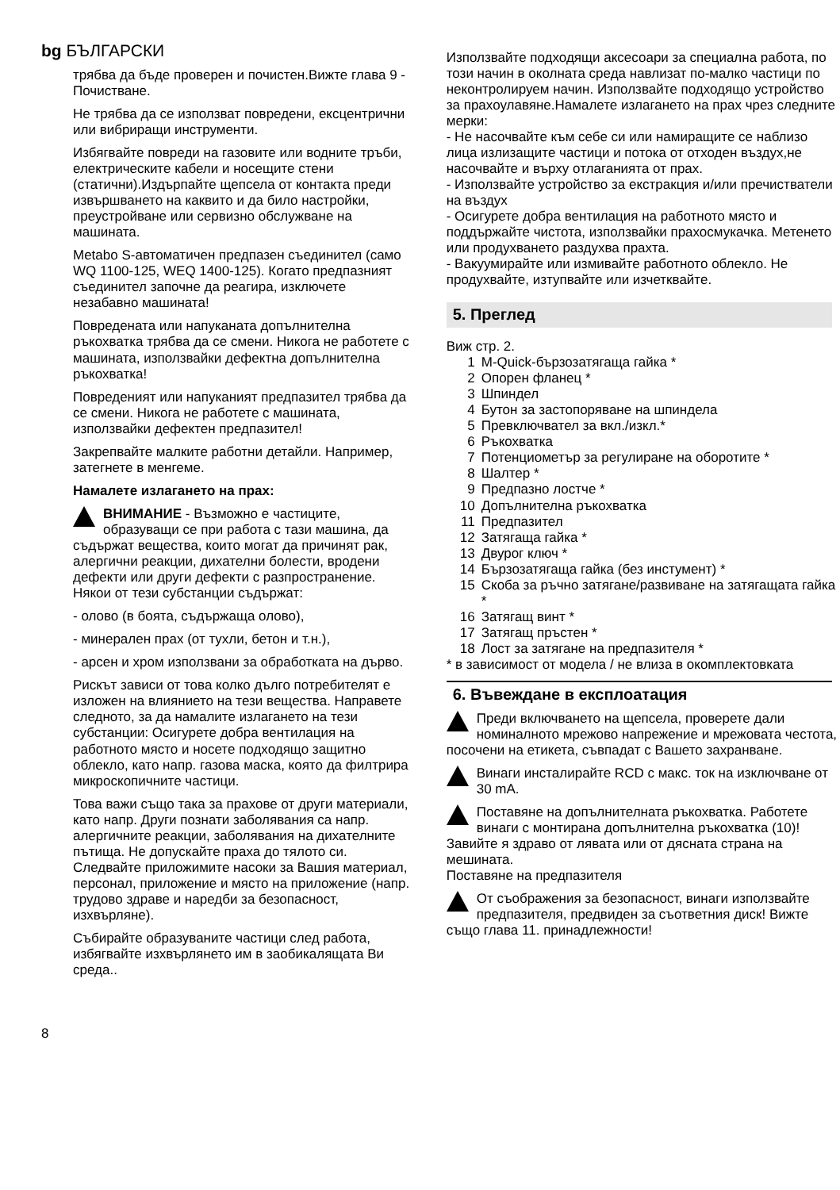bg БЪЛГАРСКИ
трябва да бъде проверен и почистен.Вижте глава 9 - Почистване.
Не трябва да се използват повредени, ексцентрични или вибриращи инструменти.
Избягвайте повреди на газовите или водните тръби, електрическите кабели и носещите стени (статични).Издърпайте щепсела от контакта преди извършването на каквито и да било настройки, преустройване или сервизно обслужване на машината.
Metabo S-автоматичен предпазен съединител (само WQ 1100-125, WEQ 1400-125). Когато предпазният съединител започне да реагира, изключете незабавно машината!
Повредената или напуканата допълнителна ръкохватка трябва да се смени. Никога не работете с машината, използвайки дефектна допълнителна ръкохватка!
Повреденият или напуканият предпазител трябва да се смени. Никога не работете с машината, използвайки дефектен предпазител!
Закрепвайте малките работни детайли. Например, затегнете в менгеме.
Намалете излагането на прах:
ВНИМАНИЕ - Възможно е частиците, образуващи се при работа с тази машина, да съдържат вещества, които могат да причинят рак, алергични реакции, дихателни болести, вродени дефекти или други дефекти с разпространение. Някои от тези субстанции съдържат:
- олово (в боята, съдържаща олово),
- минерален прах (от тухли, бетон и т.н.),
- арсен и хром използвани за обработката на дърво.
Рискът зависи от това колко дълго потребителят е изложен на влиянието на тези вещества. Направете следното, за да намалите излагането на тези субстанции: Осигурете добра вентилация на работното място и носете подходящо защитно облекло, като напр. газова маска, която да филтрира микроскопичните частици.
Това важи също така за прахове от други материали, като напр. Други познати заболявания са напр. алергичните реакции, заболявания на дихателните пътища. Не допускайте праха до тялото си. Следвайте приложимите насоки за Вашия материал, персонал, приложение и място на приложение (напр. трудово здраве и наредби за безопасност, изхвърляне).
Събирайте образуваните частици след работа, избягвайте изхвърлянето им в заобикалящата Ви среда..
8
Използвайте подходящи аксесоари за специална работа, по този начин в околната среда навлизат по-малко частици по неконтролируем начин. Използвайте подходящо устройство за прахоулавяне.Намалете излагането на прах чрез следните мерки:
- Не насочвайте към себе си или намиращите се наблизо лица излизащите частици и потока от отходен въздух,не насочвайте и върху отлаганията от прах.
- Използвайте устройство за екстракция и/или пречистватели на въздух
- Осигурете добра вентилация на работното място и поддържайте чистота, използвайки прахосмукачка. Метенето или продухването раздухва прахта.
- Вакуумирайте или измивайте работното облекло. Не продухвайте, изтупвайте или изчетквайте.
5. Преглед
Виж стр. 2.
1 M-Quick-бързозатягаща гайка *
2 Опорен фланец *
3 Шпиндел
4 Бутон за застопоряване на шпиндела
5 Превключвател за вкл./изкл.*
6 Ръкохватка
7 Потенциометър за регулиране на оборотите *
8 Шалтер *
9 Предпазно лостче *
10 Допълнителна ръкохватка
11 Предпазител
12 Затягаща гайка *
13 Двурог ключ *
14 Бързозатягаща гайка (без инстумент) *
15 Скоба за ръчно затягане/развиване на затягащата гайка *
16 Затягащ винт *
17 Затягащ пръстен *
18 Лост за затягане на предпазителя *
* в зависимост от модела / не влиза в окомплектовката
6. Въвеждане в експлоатация
Преди включването на щепсела, проверете дали номиналното мрежово напрежение и мрежовата честота, посочени на етикета, съвпадат с Вашето захранване.
Винаги инсталирайте RCD с макс. ток на изключване от 30 mA.
Поставяне на допълнителната ръкохватка. Работете винаги с монтирана допълнителна ръкохватка (10)! Завийте я здраво от лявата или от дясната страна на мешината.
Поставяне на предпазителя
От съображения за безопасност, винаги използвайте предпазителя, предвиден за съответния диск! Вижте също глава 11. принадлежности!